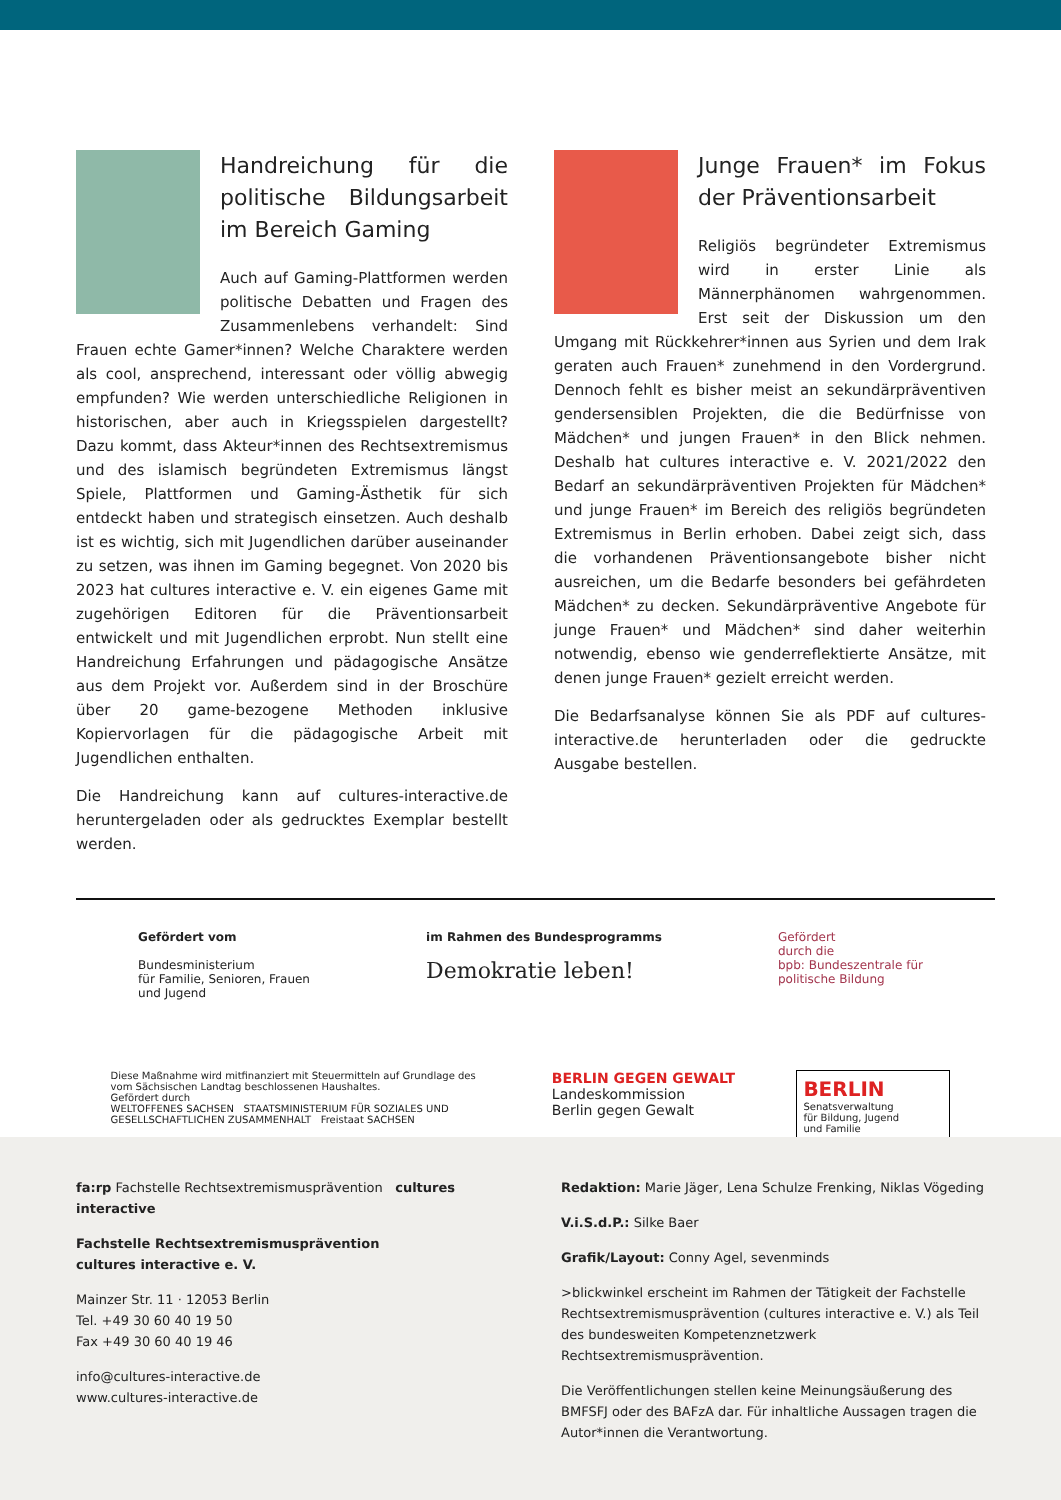Handreichung für die politische Bildungsarbeit im Bereich Gaming
Auch auf Gaming-Plattformen werden politische Debatten und Fragen des Zusammenlebens verhandelt: Sind Frauen echte Gamer*innen? Welche Charaktere werden als cool, ansprechend, interessant oder völlig abwegig empfunden? Wie werden unterschiedliche Religionen in historischen, aber auch in Kriegsspielen dargestellt? Dazu kommt, dass Akteur*innen des Rechtsextremismus und des islamisch begründeten Extremismus längst Spiele, Plattformen und Gaming-Ästhetik für sich entdeckt haben und strategisch einsetzen. Auch deshalb ist es wichtig, sich mit Jugendlichen darüber auseinander zu setzen, was ihnen im Gaming begegnet. Von 2020 bis 2023 hat cultures interactive e. V. ein eigenes Game mit zugehörigen Editoren für die Präventionsarbeit entwickelt und mit Jugendlichen erprobt. Nun stellt eine Handreichung Erfahrungen und pädagogische Ansätze aus dem Projekt vor. Außerdem sind in der Broschüre über 20 game-bezogene Methoden inklusive Kopiervorlagen für die pädagogische Arbeit mit Jugendlichen enthalten.
Die Handreichung kann auf cultures-interactive.de heruntergeladen oder als gedrucktes Exemplar bestellt werden.
Junge Frauen* im Fokus der Präventionsarbeit
Religiös begründeter Extremismus wird in erster Linie als Männerphänomen wahrgenommen. Erst seit der Diskussion um den Umgang mit Rückkehrer*innen aus Syrien und dem Irak geraten auch Frauen* zunehmend in den Vordergrund. Dennoch fehlt es bisher meist an sekundärpräventiven gendersensiblen Projekten, die die Bedürfnisse von Mädchen* und jungen Frauen* in den Blick nehmen. Deshalb hat cultures interactive e. V. 2021/2022 den Bedarf an sekundärpräventiven Projekten für Mädchen* und junge Frauen* im Bereich des religiös begründeten Extremismus in Berlin erhoben. Dabei zeigt sich, dass die vorhandenen Präventionsangebote bisher nicht ausreichen, um die Bedarfe besonders bei gefährdeten Mädchen* zu decken. Sekundärpräventive Angebote für junge Frauen* und Mädchen* sind daher weiterhin notwendig, ebenso wie genderreflektierte Ansätze, mit denen junge Frauen* gezielt erreicht werden.
Die Bedarfsanalyse können Sie als PDF auf cultures-interactive.de herunterladen oder die gedruckte Ausgabe bestellen.
Gefördert vom
Bundesministerium
für Familie, Senioren, Frauen
und Jugend
im Rahmen des Bundesprogramms
Demokratie leben!
Gefördert
durch die
bpb: Bundeszentrale für
politische Bildung
Diese Maßnahme wird mitfinanziert mit Steuermitteln auf Grundlage des vom Sächsischen Landtag beschlossenen Haushaltes.
Gefördert durch
WELTOFFENES SACHSEN STAATSMINISTERIUM FÜR SOZIALES UND GESELLSCHAFTLICHEN ZUSAMMENHALT Freistaat SACHSEN
BERLIN GEGEN GEWALT
Landeskommission
Berlin gegen Gewalt
BERLIN
Senatsverwaltung
für Bildung, Jugend
und Familie
fa:rp Fachstelle Rechtsextremismusprävention cultures interactive
Fachstelle Rechtsextremismusprävention
cultures interactive e. V.
Mainzer Str. 11 · 12053 Berlin
Tel. +49 30 60 40 19 50
Fax +49 30 60 40 19 46
info@cultures-interactive.de
www.cultures-interactive.de
Redaktion: Marie Jäger, Lena Schulze Frenking, Niklas Vögeding
V.i.S.d.P.: Silke Baer
Grafik/Layout: Conny Agel, sevenminds
>blickwinkel erscheint im Rahmen der Tätigkeit der Fachstelle Rechtsextremismusprävention (cultures interactive e. V.) als Teil des bundesweiten Kompetenznetzwerk Rechtsextremismusprävention.
Die Veröffentlichungen stellen keine Meinungsäußerung des BMFSFJ oder des BAFzA dar. Für inhaltliche Aussagen tragen die Autor*innen die Verantwortung.